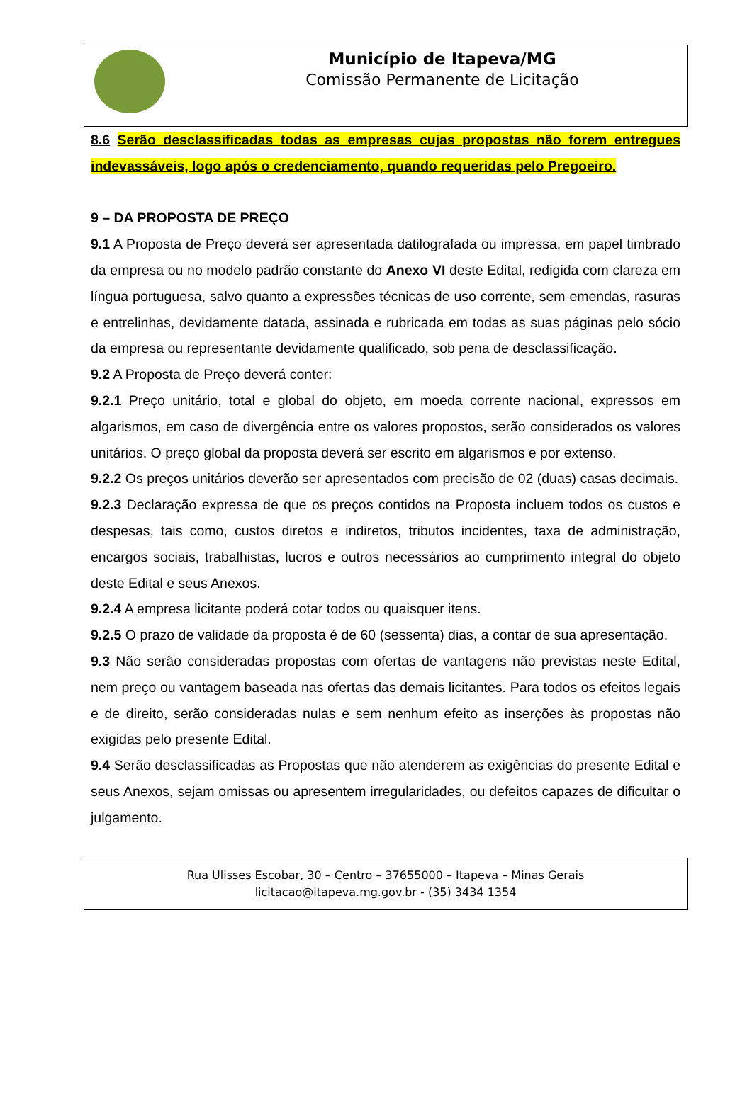Município de Itapeva/MG
Comissão Permanente de Licitação
8.6 Serão desclassificadas todas as empresas cujas propostas não forem entregues indevassáveis, logo após o credenciamento, quando requeridas pelo Pregoeiro.
9 – DA PROPOSTA DE PREÇO
9.1 A Proposta de Preço deverá ser apresentada datilografada ou impressa, em papel timbrado da empresa ou no modelo padrão constante do Anexo VI deste Edital, redigida com clareza em língua portuguesa, salvo quanto a expressões técnicas de uso corrente, sem emendas, rasuras e entrelinhas, devidamente datada, assinada e rubricada em todas as suas páginas pelo sócio da empresa ou representante devidamente qualificado, sob pena de desclassificação.
9.2 A Proposta de Preço deverá conter:
9.2.1 Preço unitário, total e global do objeto, em moeda corrente nacional, expressos em algarismos, em caso de divergência entre os valores propostos, serão considerados os valores unitários. O preço global da proposta deverá ser escrito em algarismos e por extenso.
9.2.2 Os preços unitários deverão ser apresentados com precisão de 02 (duas) casas decimais.
9.2.3 Declaração expressa de que os preços contidos na Proposta incluem todos os custos e despesas, tais como, custos diretos e indiretos, tributos incidentes, taxa de administração, encargos sociais, trabalhistas, lucros e outros necessários ao cumprimento integral do objeto deste Edital e seus Anexos.
9.2.4 A empresa licitante poderá cotar todos ou quaisquer itens.
9.2.5 O prazo de validade da proposta é de 60 (sessenta) dias, a contar de sua apresentação.
9.3 Não serão consideradas propostas com ofertas de vantagens não previstas neste Edital, nem preço ou vantagem baseada nas ofertas das demais licitantes. Para todos os efeitos legais e de direito, serão consideradas nulas e sem nenhum efeito as inserções às propostas não exigidas pelo presente Edital.
9.4 Serão desclassificadas as Propostas que não atenderem as exigências do presente Edital e seus Anexos, sejam omissas ou apresentem irregularidades, ou defeitos capazes de dificultar o julgamento.
Rua Ulisses Escobar, 30 – Centro – 37655000 – Itapeva – Minas Gerais
licitacao@itapeva.mg.gov.br - (35) 3434 1354